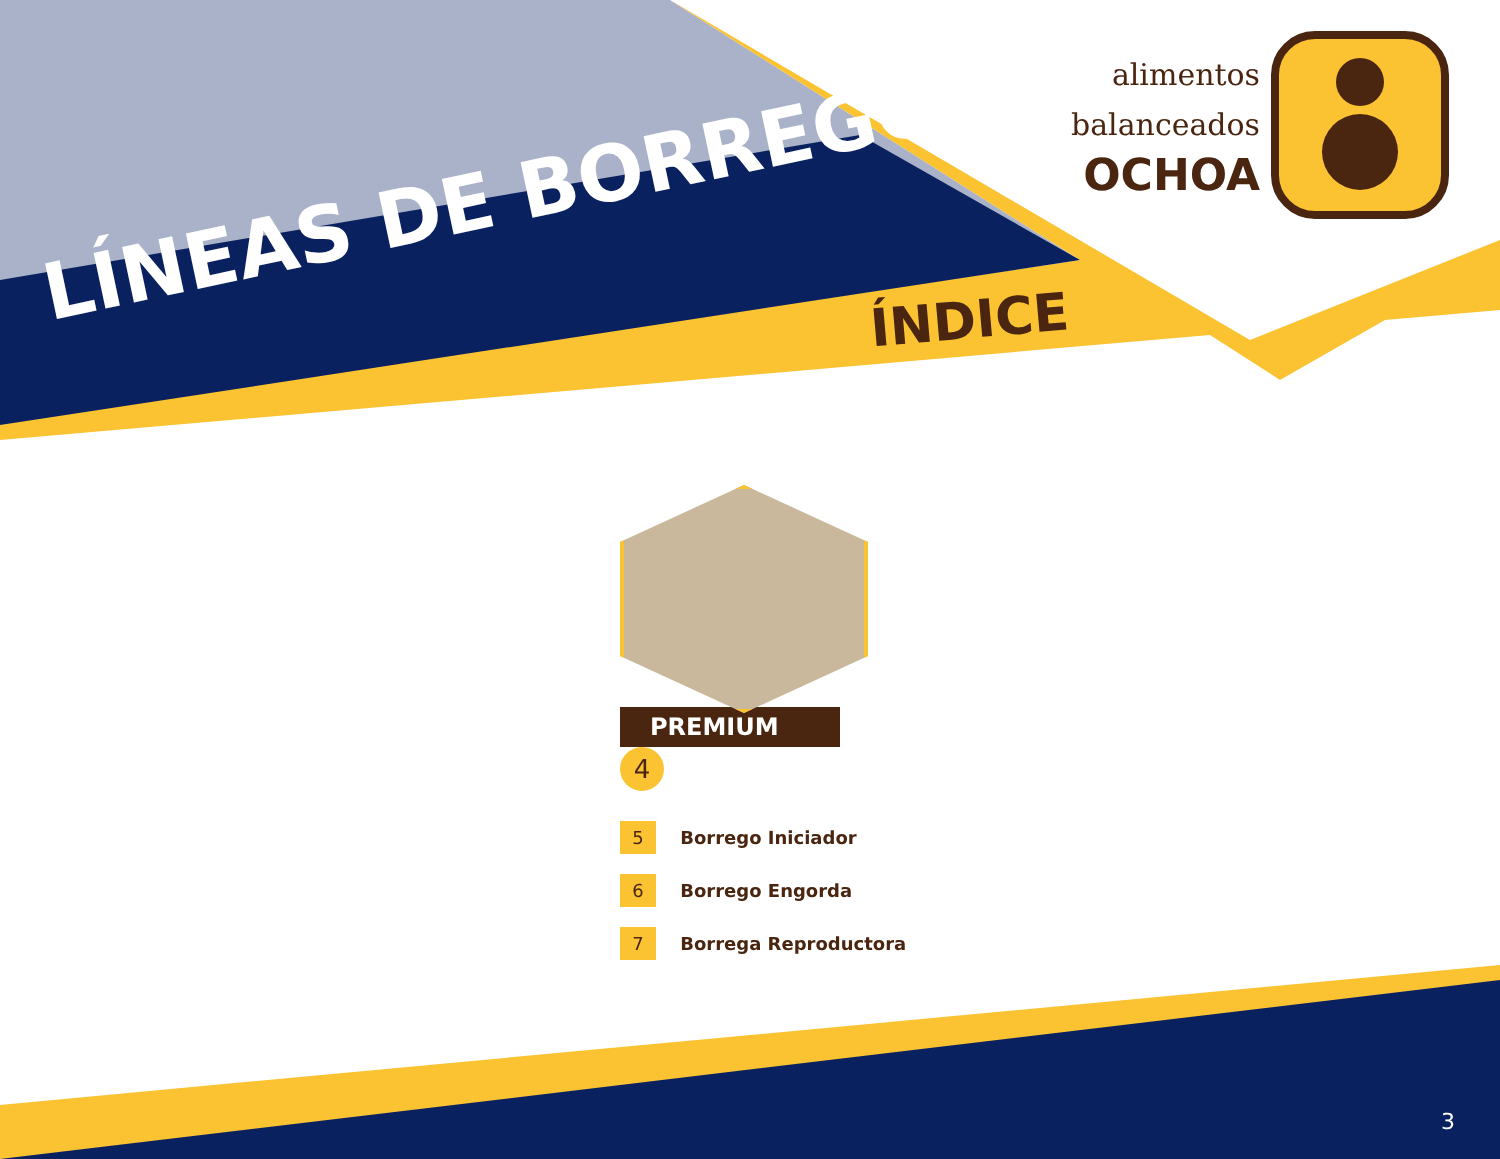LÍNEAS DE BORREGO ÍNDICE
alimentos
balanceados
OCHOA
PREMIUM 4
5 Borrego Iniciador
6 Borrego Engorda
7 Borrega Reproductora
3